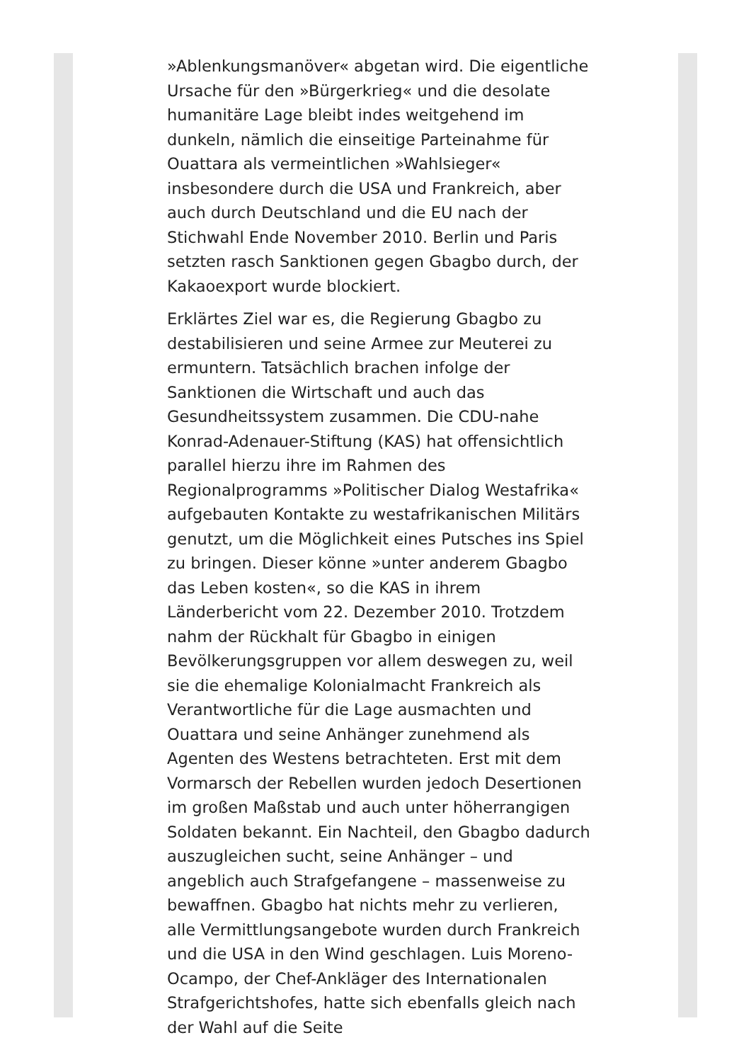»Ablenkungsmanöver« abgetan wird. Die eigentliche Ursache für den »Bürgerkrieg« und die desolate humanitäre Lage bleibt indes weitgehend im dunkeln, nämlich die einseitige Parteinahme für Ouattara als vermeintlichen »Wahlsieger« insbesondere durch die USA und Frankreich, aber auch durch Deutschland und die EU nach der Stichwahl Ende November 2010. Berlin und Paris setzten rasch Sanktionen gegen Gbagbo durch, der Kakaoexport wurde blockiert.
Erklärtes Ziel war es, die Regierung Gbagbo zu destabilisieren und seine Armee zur Meuterei zu ermuntern. Tatsächlich brachen infolge der Sanktionen die Wirtschaft und auch das Gesundheitssystem zusammen. Die CDU-nahe Konrad-Adenauer-Stiftung (KAS) hat offensichtlich parallel hierzu ihre im Rahmen des Regionalprogramms »Politischer Dialog Westafrika« aufgebauten Kontakte zu westafrikanischen Militärs genutzt, um die Möglichkeit eines Putsches ins Spiel zu bringen. Dieser könne »unter anderem Gbagbo das Leben kosten«, so die KAS in ihrem Länderbericht vom 22. Dezember 2010. Trotzdem nahm der Rückhalt für Gbagbo in einigen Bevölkerungsgruppen vor allem deswegen zu, weil sie die ehemalige Kolonialmacht Frankreich als Verantwortliche für die Lage ausmachten und Ouattara und seine Anhänger zunehmend als Agenten des Westens betrachteten. Erst mit dem Vormarsch der Rebellen wurden jedoch Desertionen im großen Maßstab und auch unter höherrangigen Soldaten bekannt. Ein Nachteil, den Gbagbo dadurch auszugleichen sucht, seine Anhänger – und angeblich auch Strafgefangene – massenweise zu bewaffnen. Gbagbo hat nichts mehr zu verlieren, alle Vermittlungsangebote wurden durch Frankreich und die USA in den Wind geschlagen. Luis Moreno-Ocampo, der Chef-Ankläger des Internationalen Strafgerichtshofes, hatte sich ebenfalls gleich nach der Wahl auf die Seite